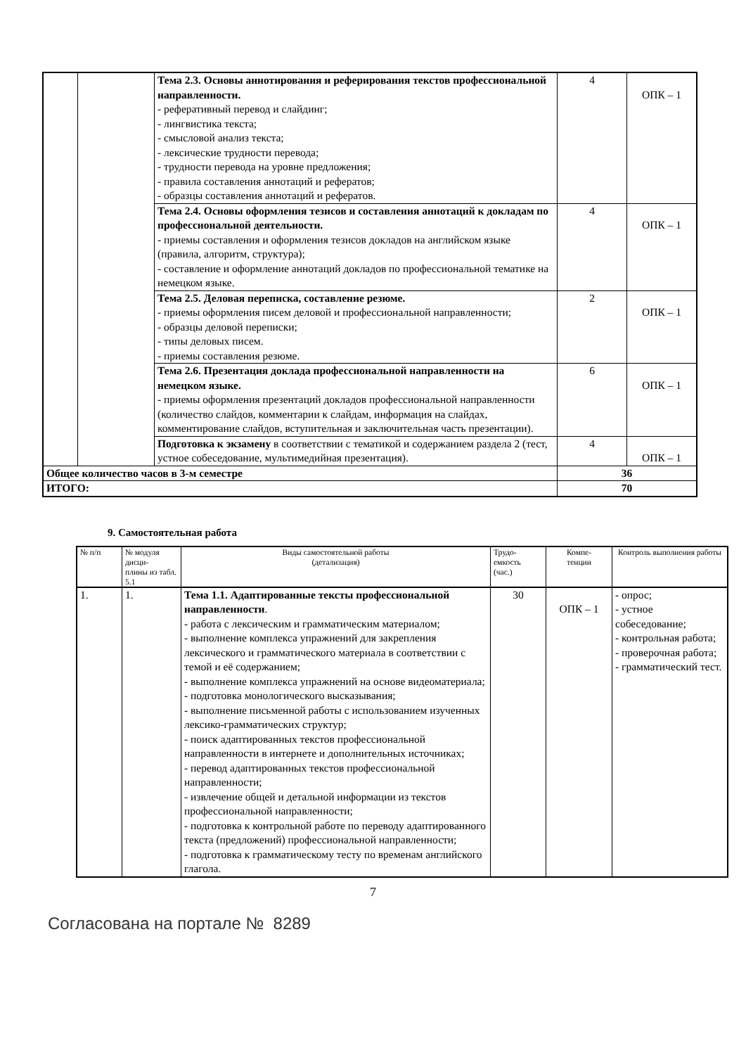| | | Тема 2.3. Основы аннотирования и реферирования текстов профессиональной направленности. - реферативный перевод и слайдинг; - лингвистика текста; - смысловой анализ текста; - лексические трудности перевода; - трудности перевода на уровне предложения; - правила составления аннотаций и рефератов; - образцы составления аннотаций и рефератов. | 4 | ОПК – 1 |
| | | Тема 2.4. Основы оформления тезисов и составления аннотаций к докладам по профессиональной деятельности. - приемы составления и оформления тезисов докладов на английском языке (правила, алгоритм, структура); - составление и оформление аннотаций докладов по профессиональной тематике на немецком языке. | 4 | ОПК – 1 |
| | | Тема 2.5. Деловая переписка, составление резюме. - приемы оформления писем деловой и профессиональной направленности; - образцы деловой переписки; - типы деловых писем. - приемы составления резюме. | 2 | ОПК – 1 |
| | | Тема 2.6. Презентация доклада профессиональной направленности на немецком языке. - приемы оформления презентаций докладов профессиональной направленности (количество слайдов, комментарии к слайдам, информация на слайдах, комментирование слайдов, вступительная и заключительная часть презентации). | 6 | ОПК – 1 |
| | | Подготовка к экзамену в соответствии с тематикой и содержанием раздела 2 (тест, устное собеседование, мультимедийная презентация). | 4 | ОПК – 1 |
| Общее количество часов в 3-м семестре | | | 36 | |
| ИТОГО: | | | 70 | |
9. Самостоятельная работа
| № п/п | № модуля дисци- плины из табл. 5.1 | Виды самостоятельной работы (детализация) | Трудо- емкость (час.) | Компе- тенции | Контроль выполнения работы |
| --- | --- | --- | --- | --- | --- |
| 1. | 1. | Тема 1.1. Адаптированные тексты профессиональной направленности . - работа с лексическим и грамматическим материалом; - выполнение комплекса упражнений для закрепления лексического и грамматического материала в соответствии с темой и её содержанием; - выполнение комплекса упражнений на основе видеоматериала; - подготовка монологического высказывания; - выполнение письменной работы с использованием изученных лексико-грамматических структур; - поиск адаптированных текстов профессиональной направленности в интернете и дополнительных источниках; - перевод адаптированных текстов профессиональной направленности; - извлечение общей и детальной информации из текстов профессиональной направленности; - подготовка к контрольной работе по переводу адаптированного текста (предложений) профессиональной направленности; - подготовка к грамматическому тесту по временам английского глагола. | 30 | ОПК – 1 | - опрос; - устное собеседование; - контрольная работа; - проверочная работа; - грамматический тест. |
7
Согласована на портале № 8289